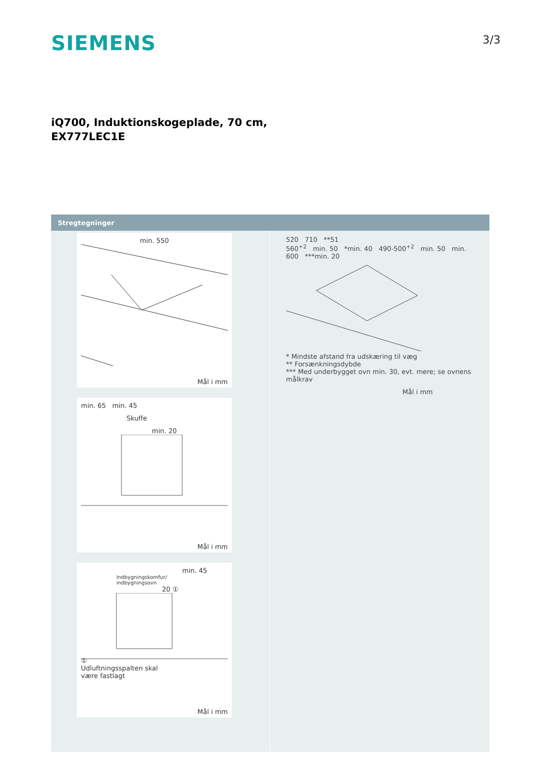SIEMENS
3/3
iQ700, Induktionskogeplade, 70 cm,
EX777LEC1E
Stregtegninger
min. 550
Mål i mm
min. 65 min. 45
Skuffe
min. 20
Mål i mm
min. 45
Indbygningskomfur/
indbygningsovn
20 ①
①
Udluftningsspalten skal
være fastlagt
Mål i mm
520 710 **51
560<sup>+2</sup> min. 50 *min. 40 490-500<sup>+2</sup> min. 50 min. 600 ***min. 20
* Mindste afstand fra udskæring til væg
** Forsænkningsdybde
*** Med underbygget ovn min. 30, evt. mere; se ovnens målkrav
Mål i mm